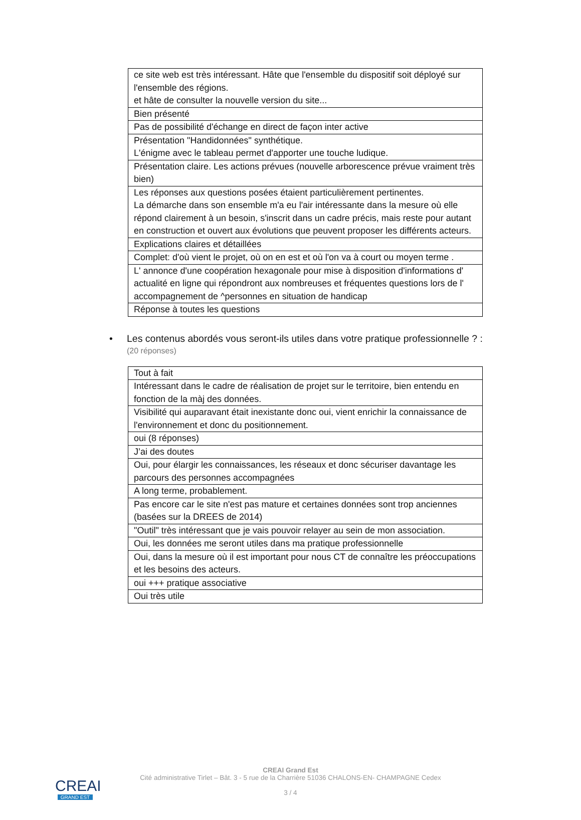| ce site web est très intéressant. Hâte que l'ensemble du dispositif soit déployé sur l'ensemble des régions. et hâte de consulter la nouvelle version du site... |
| Bien présenté |
| Pas de possibilité d'échange en direct de façon inter active |
| Présentation "Handidonnées" synthétique. L'énigme avec le tableau permet d'apporter une touche ludique. |
| Présentation claire. Les actions prévues (nouvelle arborescence prévue vraiment très bien) |
| Les réponses aux questions posées étaient particulièrement pertinentes. La démarche dans son ensemble m'a eu l'air intéressante dans la mesure où elle répond clairement à un besoin, s'inscrit dans un cadre précis, mais reste pour autant en construction et ouvert aux évolutions que peuvent proposer les différents acteurs. |
| Explications claires et détaillées |
| Complet: d'où vient le projet, où on en est et où l'on va à court ou moyen terme . |
| L' annonce d'une coopération hexagonale pour mise à disposition d'informations d' actualité en ligne qui répondront aux nombreuses et fréquentes questions lors de l' accompagnement de ^personnes en situation de handicap |
| Réponse à toutes les questions |
• Les contenus abordés vous seront-ils utiles dans votre pratique professionnelle ? :
(20 réponses)
| Tout à fait |
| Intéressant dans le cadre de réalisation de projet sur le territoire, bien entendu en fonction de la màj des données. |
| Visibilité qui auparavant était inexistante donc oui, vient enrichir la connaissance de l'environnement et donc du positionnement. |
| oui (8 réponses) |
| J’ai des doutes |
| Oui, pour élargir les connaissances, les réseaux et donc sécuriser davantage les parcours des personnes accompagnées |
| A long terme, probablement. |
| Pas encore car le site n'est pas mature et certaines données sont trop anciennes (basées sur la DREES de 2014) |
| "Outil" très intéressant que je vais pouvoir relayer au sein de mon association. |
| Oui, les données me seront utiles dans ma pratique professionnelle |
| Oui, dans la mesure où il est important pour nous CT de connaître les préoccupations et les besoins des acteurs. |
| oui +++ pratique associative |
| Oui très utile |
CREAI
GRAND EST
CREAI Grand Est
Cité administrative Tirlet – Bât. 3 - 5 rue de la Charrière 51036 CHALONS-EN- CHAMPAGNE Cedex
3 / 4